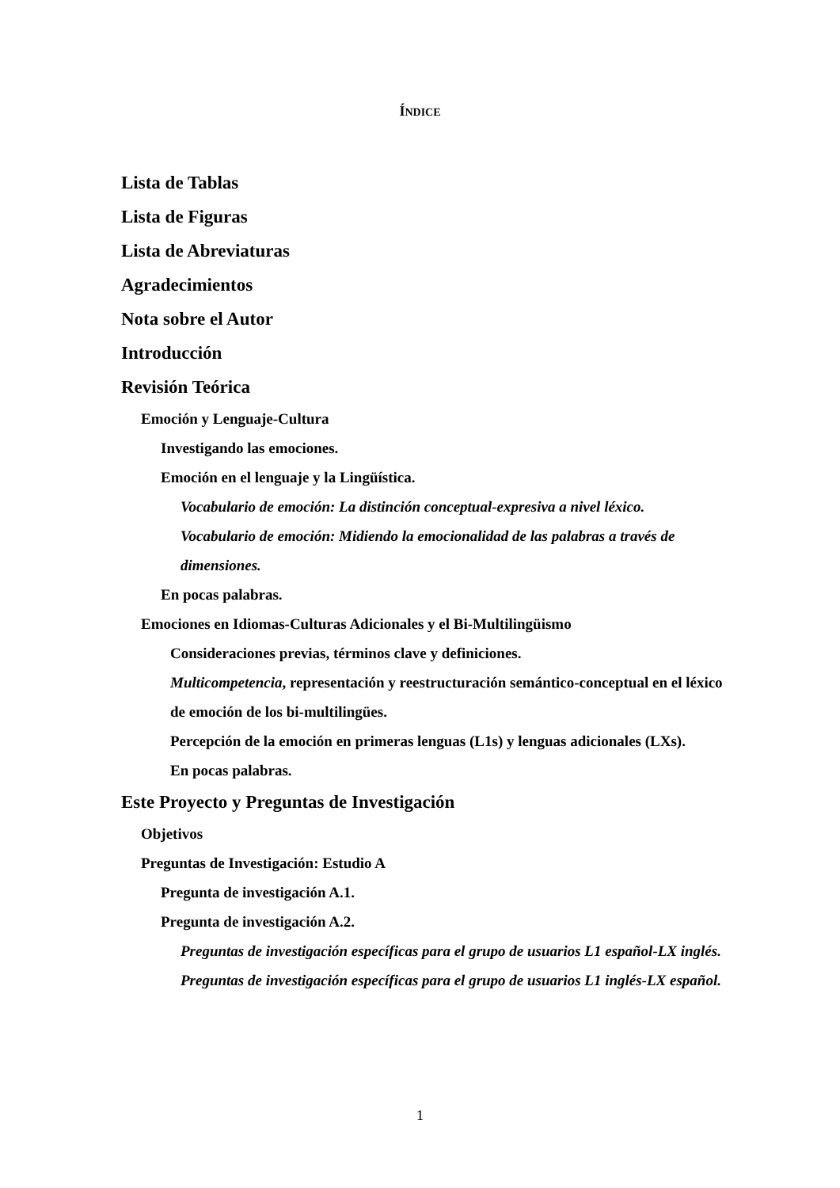ÍNDICE
Lista de Tablas
Lista de Figuras
Lista de Abreviaturas
Agradecimientos
Nota sobre el Autor
Introducción
Revisión Teórica
Emoción y Lenguaje-Cultura
Investigando las emociones.
Emoción en el lenguaje y la Lingüística.
Vocabulario de emoción: La distinción conceptual-expresiva a nivel léxico.
Vocabulario de emoción: Midiendo la emocionalidad de las palabras a través de dimensiones.
En pocas palabras.
Emociones en Idiomas-Culturas Adicionales y el Bi-Multilingüismo
Consideraciones previas, términos clave y definiciones.
Multicompetencia, representación y reestructuración semántico-conceptual en el léxico de emoción de los bi-multilingües.
Percepción de la emoción en primeras lenguas (L1s) y lenguas adicionales (LXs).
En pocas palabras.
Este Proyecto y Preguntas de Investigación
Objetivos
Preguntas de Investigación: Estudio A
Pregunta de investigación A.1.
Pregunta de investigación A.2.
Preguntas de investigación específicas para el grupo de usuarios L1 español-LX inglés.
Preguntas de investigación específicas para el grupo de usuarios L1 inglés-LX español.
1